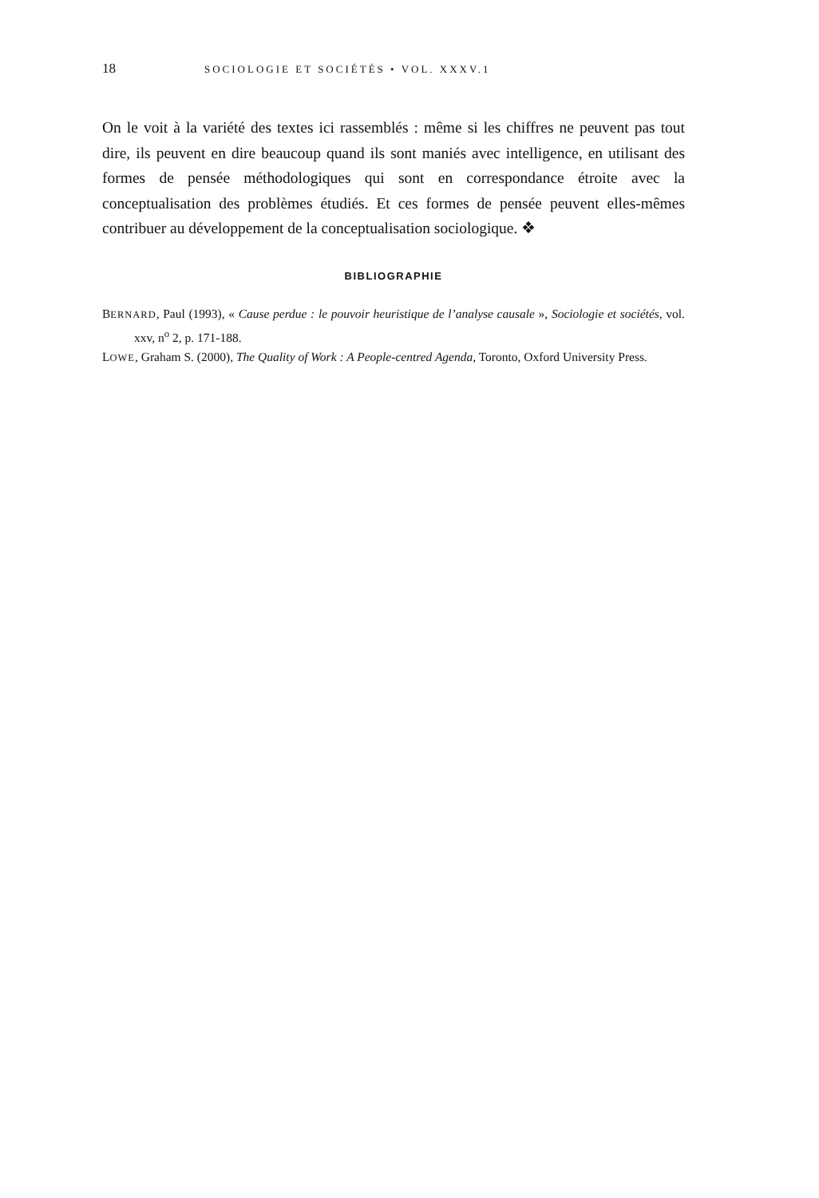18 SOCIOLOGIE ET SOCIÉTÉS • VOL. XXXV.1
On le voit à la variété des textes ici rassemblés : même si les chiffres ne peuvent pas tout dire, ils peuvent en dire beaucoup quand ils sont maniés avec intelligence, en utilisant des formes de pensée méthodologiques qui sont en correspondance étroite avec la conceptualisation des problèmes étudiés. Et ces formes de pensée peuvent elles-mêmes contribuer au développement de la conceptualisation sociologique. ❖
BIBLIOGRAPHIE
BERNARD, Paul (1993), « Cause perdue : le pouvoir heuristique de l’analyse causale », Sociologie et sociétés, vol. xxv, n<sup>o</sup> 2, p. 171-188.
LOWE, Graham S. (2000), The Quality of Work : A People-centred Agenda, Toronto, Oxford University Press.